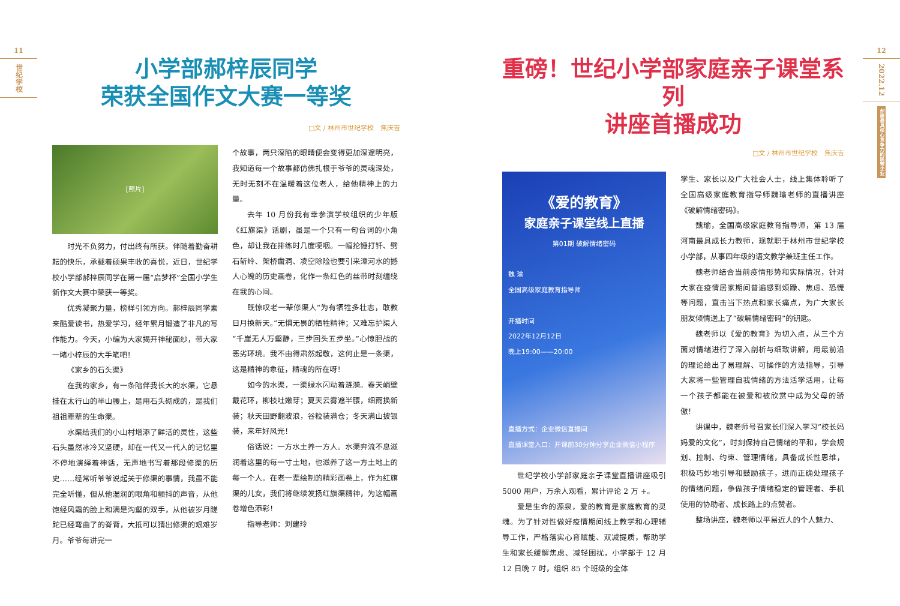11
世纪学校
小学部郝梓辰同学
荣获全国作文大赛一等奖
□文 / 林州市世纪学校　焦庆吉
[照片]
时光不负努力，付出终有所获。伴随着勤奋耕耘的快乐，承载着硕果丰收的喜悦，近日，世纪学校小学部郝梓辰同学在第一届“启梦杯”全国小学生新作文大赛中荣获一等奖。
优秀凝聚力量，榜样引领方向。郝梓辰同学素来酷爱读书，热爱学习，经年累月锻造了非凡的写作能力。今天，小编为大家揭开神秘面纱，带大家一睹小梓辰的大手笔吧！
《家乡的石头渠》
在我的家乡，有一条陪伴我长大的水渠，它悬挂在太行山的半山腰上，是用石头砌成的，是我们祖祖辈辈的生命渠。
水渠给我们的小山村增添了鲜活的灵性，这些石头虽然冰冷又坚硬，却在一代又一代人的记忆里不停地演绎着神话，无声地书写着那段修渠的历史……经常听爷爷说起关于修渠的事情，我虽不能完全听懂，但从他湿润的眼角和颤抖的声音，从他饱经风霜的脸上和满是沟壑的双手，从他被岁月蹉跎已经弯曲了的脊背，大抵可以猜出修渠的艰难岁月。爷爷每讲完一
个故事，两只深陷的眼睛便会变得更加深邃明亮，我知道每一个故事都仿佛扎根于爷爷的灵魂深处，无时无刻不在温暖着这位老人，给他精神上的力量。
去年 10 月份我有幸参演学校组织的少年版《红旗渠》话剧，虽是一个只有一句台词的小角色，却让我在排练时几度哽咽。一幅抡锤打钎、劈石斩岭、架桥凿洞、凌空除险也要引来漳河水的撼人心魄的历史画卷，化作一条红色的丝带时刻缠绕在我的心间。
既惊叹老一辈修渠人“为有牺牲多壮志，敢教日月换新天。”无惧无畏的牺牲精神；又难忘护渠人“千崖无人万壑静，三步回头五步坐。”心惊胆战的恶劣环境。我不由得肃然起敬，这何止是一条渠，这是精神的象征，精魂的所在呀！
如今的水渠，一渠绿水闪动着涟漪。春天峭壁戴花环，柳枝吐嫩芽；夏天云雾遮半腰，细雨换新装；秋天田野翻波浪，谷粒装满仓；冬天满山披银装，来年好风光！
俗话说：一方水土养一方人。水渠奔流不息滋润着这里的每一寸土地，也滋养了这一方土地上的每一个人。在老一辈绘制的精彩画卷上，作为红旗渠的儿女，我们将继续发扬红旗渠精神，为这幅画卷增色添彩！
指导老师：刘建玲
12
2022.12
创建最具核心竞争力的民营企业
重磅！世纪小学部家庭亲子课堂系列
讲座首播成功
□文 / 林州市世纪学校　焦庆吉
《爱的教育》
家庭亲子课堂线上直播
第01期 破解情绪密码
魏 瑜
全国高级家庭教育指导师
开播时间
2022年12月12日
晚上19:00——20:00
直播方式：企业微信直播间
直播课堂入口：开课前30分钟分享企业微信小程序
世纪学校小学部家庭亲子课堂直播讲座吸引 5000 用户，万余人观看，累计评论 2 万 +。
爱是生命的源泉，爱的教育是家庭教育的灵魂。为了针对性做好疫情期间线上教学和心理辅导工作，严格落实心育赋能、双减提质，帮助学生和家长缓解焦虑、减轻困扰，小学部于 12 月 12 日晚 7 时，组织 85 个班级的全体
学生、家长以及广大社会人士，线上集体聆听了全国高级家庭教育指导师魏瑜老师的直播讲座《破解情绪密码》。
魏瑜，全国高级家庭教育指导师，第 13 届河南最具成长力教师，现就职于林州市世纪学校小学部，从事四年级的语文教学兼班主任工作。
魏老师结合当前疫情形势和实际情况，针对大家在疫情居家期间普遍感到烦躁、焦虑、恐慌等问题，直击当下热点和家长痛点，为广大家长朋友倾情送上了“破解情绪密码”的钥匙。
魏老师以《爱的教育》为切入点，从三个方面对情绪进行了深入剖析与细致讲解，用最前沿的理论给出了易理解、可操作的方法指导，引导大家将一些管理自我情绪的方法活学活用，让每一个孩子都能在被爱和被欣赏中成为父母的骄傲！
讲课中，魏老师号召家长们深入学习“校长妈妈爱的文化”，时刻保持自己情绪的平和，学会规划、控制、约束、管理情绪，具备成长性思维，积极巧妙地引导和鼓励孩子，进而正确处理孩子的情绪问题，争做孩子情绪稳定的管理者、手机使用的协助者、成长路上的点赞者。
整场讲座，魏老师以平易近人的个人魅力、